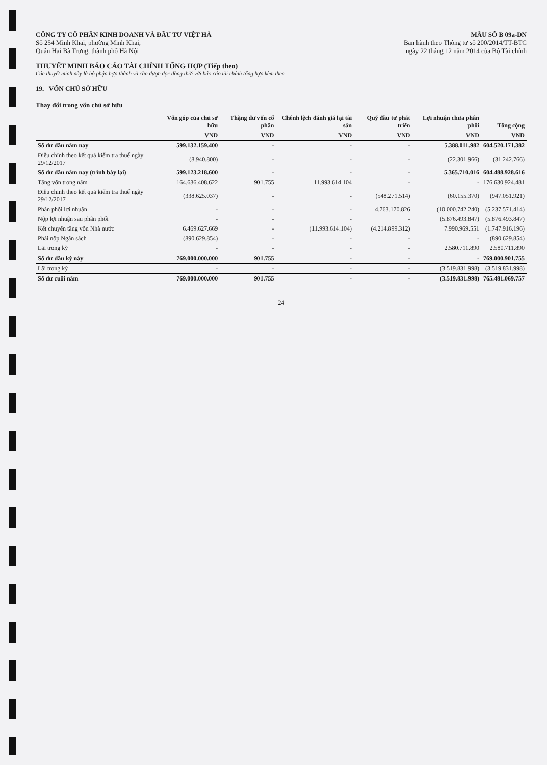CÔNG TY CỔ PHẦN KINH DOANH VÀ ĐẦU TƯ VIỆT HÀ
Số 254 Minh Khai, phường Minh Khai,
Quận Hai Bà Trưng, thành phố Hà Nội
MẪU SỐ B 09a-DN
Ban hành theo Thông tư số 200/2014/TT-BTC
ngày 22 tháng 12 năm 2014 của Bộ Tài chính
THUYẾT MINH BÁO CÁO TÀI CHÍNH TỔNG HỢP (Tiếp theo)
Các thuyết minh này là bộ phận hợp thành và cần được đọc đồng thời với báo cáo tài chính tổng hợp kèm theo
19. VỐN CHỦ SỞ HỮU
Thay đổi trong vốn chủ sở hữu
| | Vốn góp của chủ sở hữu | Thặng dư vốn cổ phần | Chênh lệch đánh giá lại tài sản | Quỹ đầu tư phát triển | Lợi nhuận chưa phân phối | Tổng cộng |
| --- | --- | --- | --- | --- | --- | --- |
| | VND | VND | VND | VND | VND | VND |
| Số dư đầu năm nay | 599.132.159.400 | - | - | - | 5.388.011.982 | 604.520.171.382 |
| Điều chỉnh theo kết quả kiểm tra thuế ngày 29/12/2017 | (8.940.800) | - | - | - | (22.301.966) | (31.242.766) |
| Số dư đầu năm nay (trình bày lại) | 599.123.218.600 | - | - | - | 5.365.710.016 | 604.488.928.616 |
| Tăng vốn trong năm | 164.636.408.622 | 901.755 | 11.993.614.104 | - | - | 176.630.924.481 |
| Điều chỉnh theo kết quả kiểm tra thuế ngày 29/12/2017 | (338.625.037) | - | - | (548.271.514) | (60.155.370) | (947.051.921) |
| Phân phối lợi nhuận | - | - | - | 4.763.170.826 | (10.000.742.240) | (5.237.571.414) |
| Nộp lợi nhuận sau phân phối | - | - | - | - | (5.876.493.847) | (5.876.493.847) |
| Kết chuyển tăng vốn Nhà nước | 6.469.627.669 | - | (11.993.614.104) | (4.214.899.312) | 7.990.969.551 | (1.747.916.196) |
| Phải nộp Ngân sách | (890.629.854) | - | - | - | - | (890.629.854) |
| Lãi trong kỳ | - | - | - | - | 2.580.711.890 | 2.580.711.890 |
| Số dư đầu kỳ này | 769.000.000.000 | 901.755 | - | - | - | 769.000.901.755 |
| Lãi trong kỳ | - | - | - | - | (3.519.831.998) | (3.519.831.998) |
| Số dư cuối năm | 769.000.000.000 | 901.755 | - | - | (3.519.831.998) | 765.481.069.757 |
24